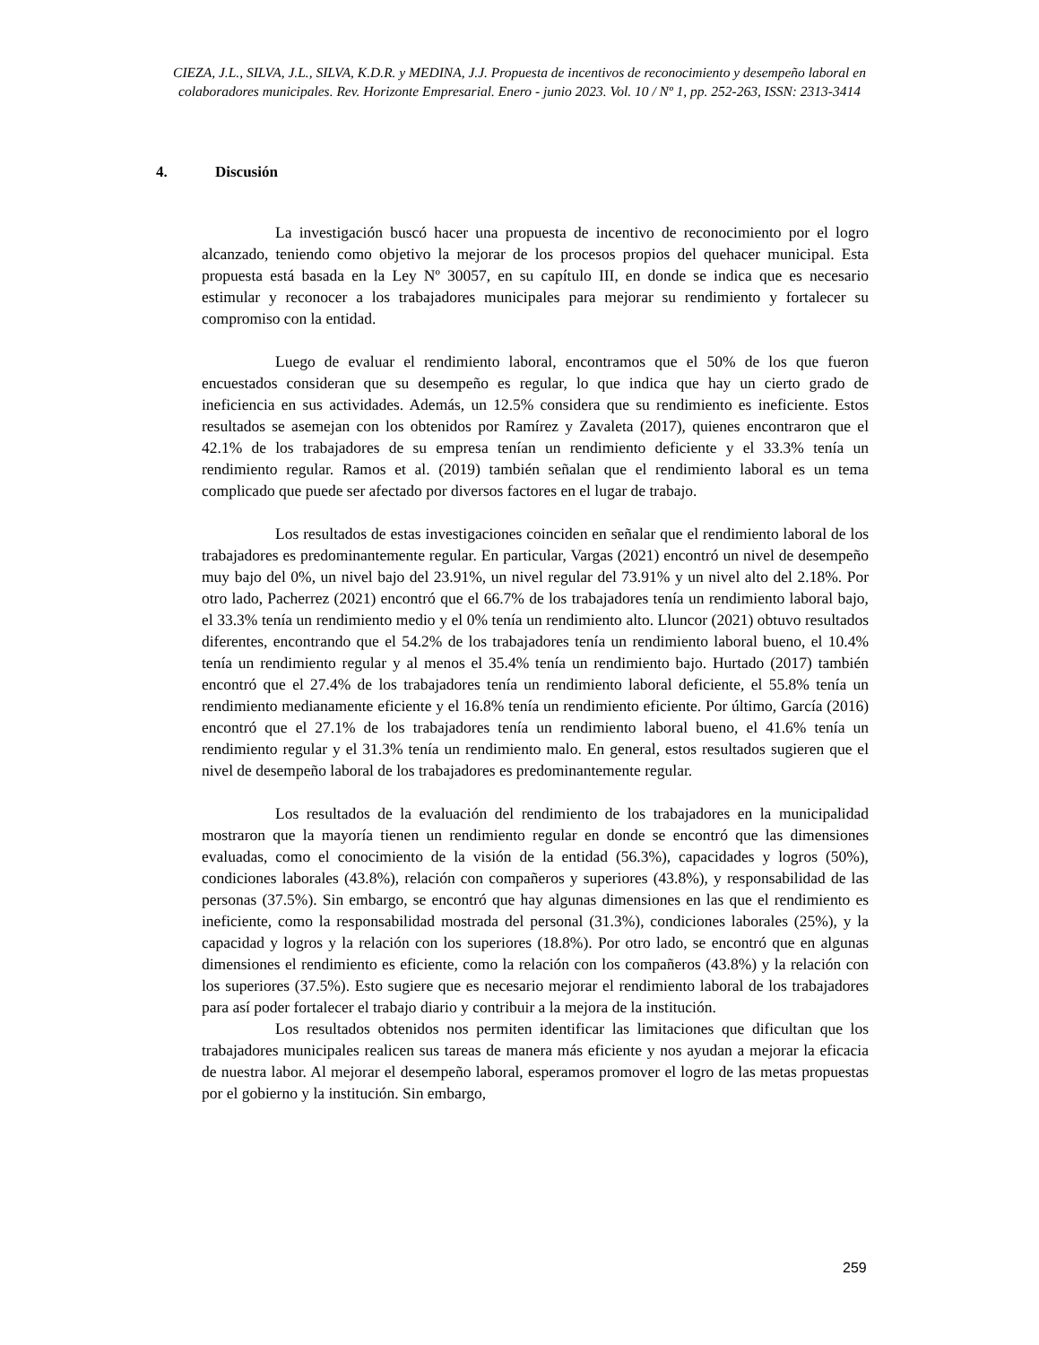CIEZA, J.L., SILVA, J.L., SILVA, K.D.R. y MEDINA, J.J. Propuesta de incentivos de reconocimiento y desempeño laboral en colaboradores municipales. Rev. Horizonte Empresarial. Enero - junio 2023. Vol. 10 / Nº 1, pp. 252-263, ISSN: 2313-3414
4. Discusión
La investigación buscó hacer una propuesta de incentivo de reconocimiento por el logro alcanzado, teniendo como objetivo la mejorar de los procesos propios del quehacer municipal. Esta propuesta está basada en la Ley Nº 30057, en su capítulo III, en donde se indica que es necesario estimular y reconocer a los trabajadores municipales para mejorar su rendimiento y fortalecer su compromiso con la entidad.
Luego de evaluar el rendimiento laboral, encontramos que el 50% de los que fueron encuestados consideran que su desempeño es regular, lo que indica que hay un cierto grado de ineficiencia en sus actividades. Además, un 12.5% considera que su rendimiento es ineficiente. Estos resultados se asemejan con los obtenidos por Ramírez y Zavaleta (2017), quienes encontraron que el 42.1% de los trabajadores de su empresa tenían un rendimiento deficiente y el 33.3% tenía un rendimiento regular. Ramos et al. (2019) también señalan que el rendimiento laboral es un tema complicado que puede ser afectado por diversos factores en el lugar de trabajo.
Los resultados de estas investigaciones coinciden en señalar que el rendimiento laboral de los trabajadores es predominantemente regular. En particular, Vargas (2021) encontró un nivel de desempeño muy bajo del 0%, un nivel bajo del 23.91%, un nivel regular del 73.91% y un nivel alto del 2.18%. Por otro lado, Pacherrez (2021) encontró que el 66.7% de los trabajadores tenía un rendimiento laboral bajo, el 33.3% tenía un rendimiento medio y el 0% tenía un rendimiento alto. Lluncor (2021) obtuvo resultados diferentes, encontrando que el 54.2% de los trabajadores tenía un rendimiento laboral bueno, el 10.4% tenía un rendimiento regular y al menos el 35.4% tenía un rendimiento bajo. Hurtado (2017) también encontró que el 27.4% de los trabajadores tenía un rendimiento laboral deficiente, el 55.8% tenía un rendimiento medianamente eficiente y el 16.8% tenía un rendimiento eficiente. Por último, García (2016) encontró que el 27.1% de los trabajadores tenía un rendimiento laboral bueno, el 41.6% tenía un rendimiento regular y el 31.3% tenía un rendimiento malo. En general, estos resultados sugieren que el nivel de desempeño laboral de los trabajadores es predominantemente regular.
Los resultados de la evaluación del rendimiento de los trabajadores en la municipalidad mostraron que la mayoría tienen un rendimiento regular en donde se encontró que las dimensiones evaluadas, como el conocimiento de la visión de la entidad (56.3%), capacidades y logros (50%), condiciones laborales (43.8%), relación con compañeros y superiores (43.8%), y responsabilidad de las personas (37.5%). Sin embargo, se encontró que hay algunas dimensiones en las que el rendimiento es ineficiente, como la responsabilidad mostrada del personal (31.3%), condiciones laborales (25%), y la capacidad y logros y la relación con los superiores (18.8%). Por otro lado, se encontró que en algunas dimensiones el rendimiento es eficiente, como la relación con los compañeros (43.8%) y la relación con los superiores (37.5%). Esto sugiere que es necesario mejorar el rendimiento laboral de los trabajadores para así poder fortalecer el trabajo diario y contribuir a la mejora de la institución.
Los resultados obtenidos nos permiten identificar las limitaciones que dificultan que los trabajadores municipales realicen sus tareas de manera más eficiente y nos ayudan a mejorar la eficacia de nuestra labor. Al mejorar el desempeño laboral, esperamos promover el logro de las metas propuestas por el gobierno y la institución. Sin embargo,
259